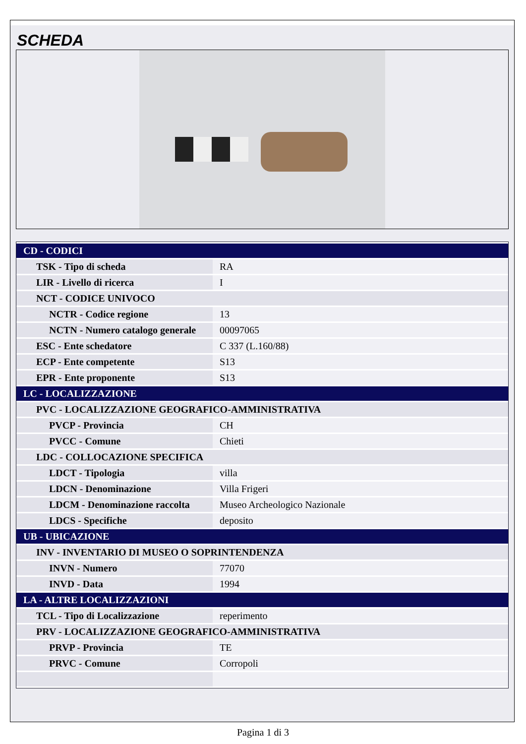SCHEDA
| CD - CODICI | |
| TSK - Tipo di scheda | RA |
| LIR - Livello di ricerca | I |
| NCT - CODICE UNIVOCO | |
| NCTR - Codice regione | 13 |
| NCTN - Numero catalogo generale | 00097065 |
| ESC - Ente schedatore | C 337 (L.160/88) |
| ECP - Ente competente | S13 |
| EPR - Ente proponente | S13 |
| LC - LOCALIZZAZIONE | |
| PVC - LOCALIZZAZIONE GEOGRAFICO-AMMINISTRATIVA | |
| PVCP - Provincia | CH |
| PVCC - Comune | Chieti |
| LDC - COLLOCAZIONE SPECIFICA | |
| LDCT - Tipologia | villa |
| LDCN - Denominazione | Villa Frigeri |
| LDCM - Denominazione raccolta | Museo Archeologico Nazionale |
| LDCS - Specifiche | deposito |
| UB - UBICAZIONE | |
| INV - INVENTARIO DI MUSEO O SOPRINTENDENZA | |
| INVN - Numero | 77070 |
| INVD - Data | 1994 |
| LA - ALTRE LOCALIZZAZIONI | |
| TCL - Tipo di Localizzazione | reperimento |
| PRV - LOCALIZZAZIONE GEOGRAFICO-AMMINISTRATIVA | |
| PRVP - Provincia | TE |
| PRVC - Comune | Corropoli |
Pagina 1 di 3